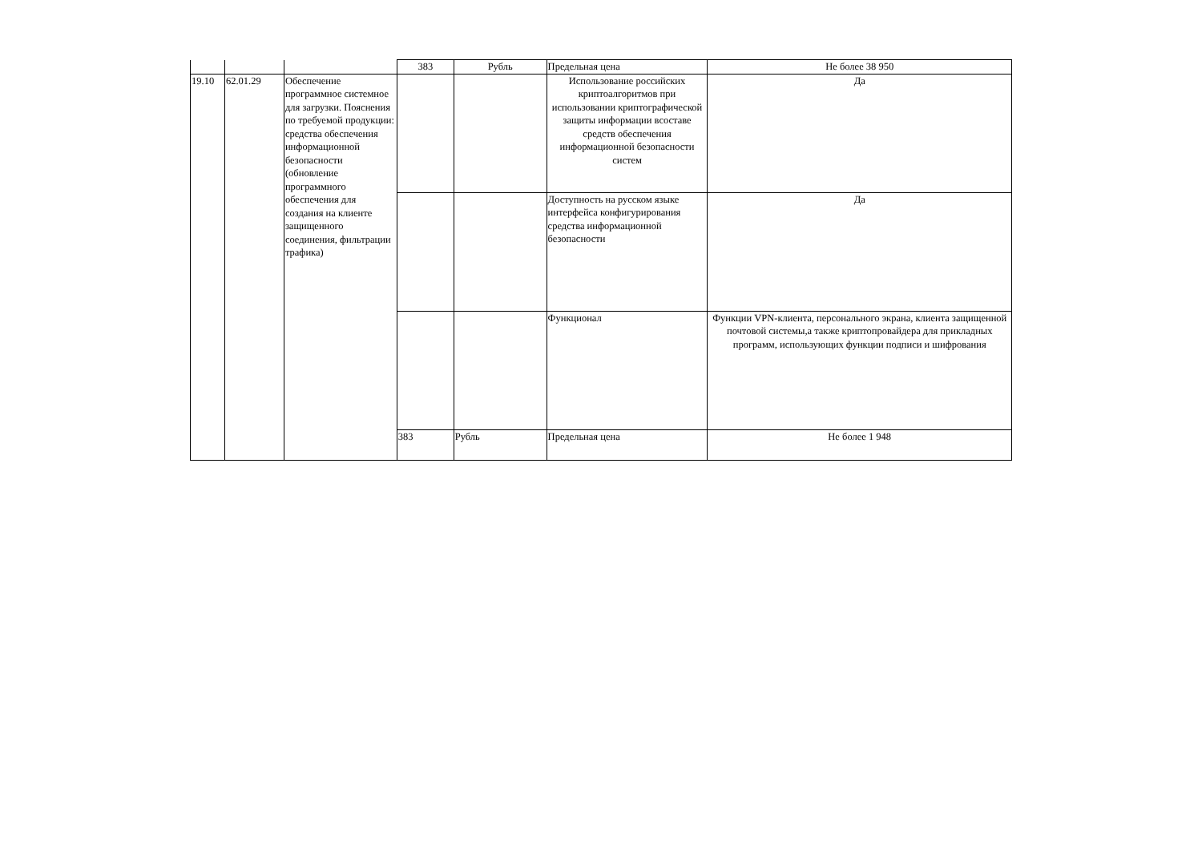| | | | 383 | Рубль | Предельная цена | Не более 38 950 |
| 19.10 | 62.01.29 | Обеспечение программное системное для загрузки. Пояснения по требуемой продукции: средства обеспечения информационной безопасности (обновление программного обеспечения для создания на клиенте защищенного соединения, фильтрации трафика) | | | Использование российских криптоалгоритмов при использовании криптографической защиты информации всоставе средств обеспечения информационной безопасности систем | Да |
| | | | | | Доступность на русском языке интерфейса конфигурирования средства информационной безопасности | Да |
| | | | | | Функционал | Функции VPN-клиента, персонального экрана, клиента защищенной почтовой системы,а также криптопровайдера для прикладных программ, использующих функции подписи и шифрования |
| | | | 383 | Рубль | Предельная цена | Не более 1 948 |